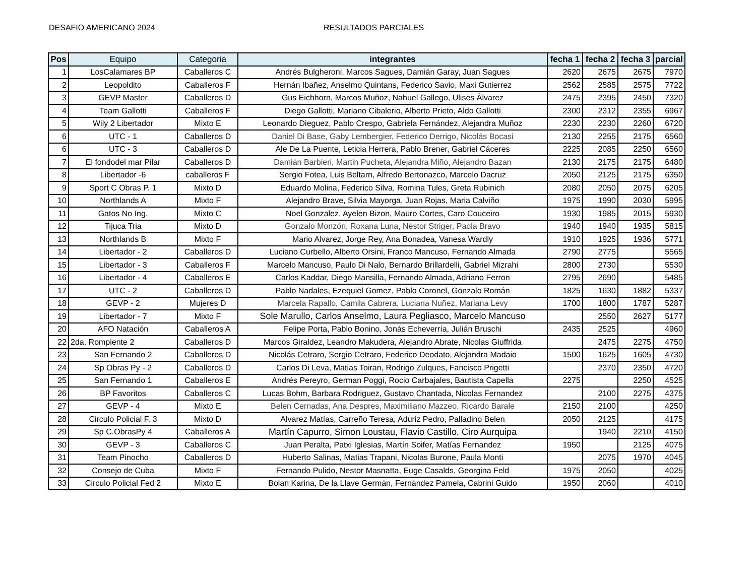DESAFIO AMERICANO 2024 RESULTADOS PARCIALES
| Pos | Equipo | Categoria | integrantes | fecha 1 | fecha 2 | fecha 3 | parcial |
| --- | --- | --- | --- | --- | --- | --- | --- |
| 1 | LosCalamares BP | Caballeros C | Andrés Bulgheroni, Marcos Sagues, Damián Garay, Juan Sagues | 2620 | 2675 | 2675 | 7970 |
| 2 | Leopoldito | Caballeros F | Hernán Ibañez, Anselmo Quintans, Federico Savio, Maxi Gutierrez | 2562 | 2585 | 2575 | 7722 |
| 3 | GEVP Master | Caballeros D | Gus Eichhorn, Marcos Muñoz, Nahuel Gallego, Ulises Álvarez | 2475 | 2395 | 2450 | 7320 |
| 4 | Team Gallotti | Caballeros F | Diego Gallotti, Mariano Cibalerio, Alberto Prieto, Aldo Gallotti | 2300 | 2312 | 2355 | 6967 |
| 5 | Wily 2 Libertador | Mixto E | Leonardo Dieguez, Pablo Crespo, Gabriela Fernández, Alejandra Muñoz | 2230 | 2230 | 2260 | 6720 |
| 6 | UTC - 1 | Caballeros D | Daniel Di Base, Gaby Lembergier, Federico Derrigo, Nicolás Bocasi | 2130 | 2255 | 2175 | 6560 |
| 6 | UTC - 3 | Caballeros D | Ale De La Puente, Leticia Herrera, Pablo Brener, Gabriel Cáceres | 2225 | 2085 | 2250 | 6560 |
| 7 | El fondodel mar Pilar | Caballeros D | Damián Barbieri, Martin Pucheta, Alejandra Miño, Alejandro Bazan | 2130 | 2175 | 2175 | 6480 |
| 8 | Libertador -6 | caballeros F | Sergio Fotea, Luis Beltarn, Alfredo Bertonazco, Marcelo Dacruz | 2050 | 2125 | 2175 | 6350 |
| 9 | Sport C Obras P. 1 | Mixto D | Eduardo Molina, Federico Silva, Romina Tules, Greta Rubinich | 2080 | 2050 | 2075 | 6205 |
| 10 | Northlands A | Mixto F | Alejandro Brave, Silvia Mayorga, Juan Rojas, Maria Calviño | 1975 | 1990 | 2030 | 5995 |
| 11 | Gatos No Ing. | Mixto C | Noel Gonzalez, Ayelen Bizon, Mauro Cortes, Caro Couceiro | 1930 | 1985 | 2015 | 5930 |
| 12 | Tijuca Tria | Mixto D | Gonzalo Monzón, Roxana Luna, Néstor Striger, Paola Bravo | 1940 | 1940 | 1935 | 5815 |
| 13 | Northlands B | Mixto F | Mario Alvarez, Jorge Rey, Ana Bonadea, Vanesa Wardly | 1910 | 1925 | 1936 | 5771 |
| 14 | Libertador - 2 | Caballeros D | Luciano Curbello, Alberto Orsini, Franco Mancuso, Fernando Almada | 2790 | 2775 | | 5565 |
| 15 | Libertador - 3 | Caballeros F | Marcelo Mancuso, Paulo Di Nalo, Bernardo Brillardelli, Gabriel Mizrahi | 2800 | 2730 | | 5530 |
| 16 | Libertador - 4 | Caballeros E | Carlos Kaddar, Diego Mansilla, Fernando Almada, Adriano Ferron | 2795 | 2690 | | 5485 |
| 17 | UTC - 2 | Caballeros D | Pablo Nadales, Ezequiel Gomez, Pablo Coronel, Gonzalo Román | 1825 | 1630 | 1882 | 5337 |
| 18 | GEVP - 2 | Mujeres D | Marcela Rapallo, Camila Cabrera, Luciana Nuñez, Mariana Levy | 1700 | 1800 | 1787 | 5287 |
| 19 | Libertador - 7 | Mixto F | Sole Marullo, Carlos Anselmo, Laura Pegliasco, Marcelo Mancuso | | 2550 | 2627 | 5177 |
| 20 | AFO Natación | Caballeros A | Felipe Porta, Pablo Bonino, Jonás Echeverría, Julián Bruschi | 2435 | 2525 | | 4960 |
| 22 | 2da. Rompiente 2 | Caballeros D | Marcos Giraldez, Leandro Makudera, Alejandro Abrate, Nicolas Giuffrida | | 2475 | 2275 | 4750 |
| 23 | San Fernando 2 | Caballeros D | Nicolás Cetraro, Sergio Cetraro, Federico Deodato, Alejandra Madaio | 1500 | 1625 | 1605 | 4730 |
| 24 | Sp Obras Py - 2 | Caballeros D | Carlos Di Leva, Matias Toiran, Rodrigo Zulques, Fancisco Prigetti | | 2370 | 2350 | 4720 |
| 25 | San Fernando 1 | Caballeros E | Andrés Pereyro, German Poggi, Rocio Carbajales, Bautista Capella | 2275 | | 2250 | 4525 |
| 26 | BP Favoritos | Caballeros C | Lucas Bohm, Barbara Rodriguez, Gustavo Chantada, Nicolas Fernandez | | 2100 | 2275 | 4375 |
| 27 | GEVP - 4 | Mixto E | Belen Cernadas, Ana Despres, Maximiliano Mazzeo, Ricardo Barale | 2150 | 2100 | | 4250 |
| 28 | Circulo Policial F. 3 | Mixto D | Alvarez Matías, Carreño Teresa, Aduriz Pedro, Palladino Belen | 2050 | 2125 | | 4175 |
| 29 | Sp C.ObrasPy 4 | Caballeros A | Martín Capurro, Simon Loustau, Flavio Castillo, Ciro Aurquipa | | 1940 | 2210 | 4150 |
| 30 | GEVP - 3 | Caballeros C | Juan Peralta, Patxi Iglesias, Martín Soifer, Matías Fernandez | 1950 | | 2125 | 4075 |
| 31 | Team Pinocho | Caballeros D | Huberto Salinas, Matias Trapani, Nicolas Burone, Paula Monti | | 2075 | 1970 | 4045 |
| 32 | Consejo de Cuba | Mixto F | Fernando Pulido, Nestor Masnatta, Euge Casalds, Georgina Feld | 1975 | 2050 | | 4025 |
| 33 | Circulo Policial Fed 2 | Mixto E | Bolan Karina, De la Llave Germán, Fernández Pamela, Cabrini Guido | 1950 | 2060 | | 4010 |